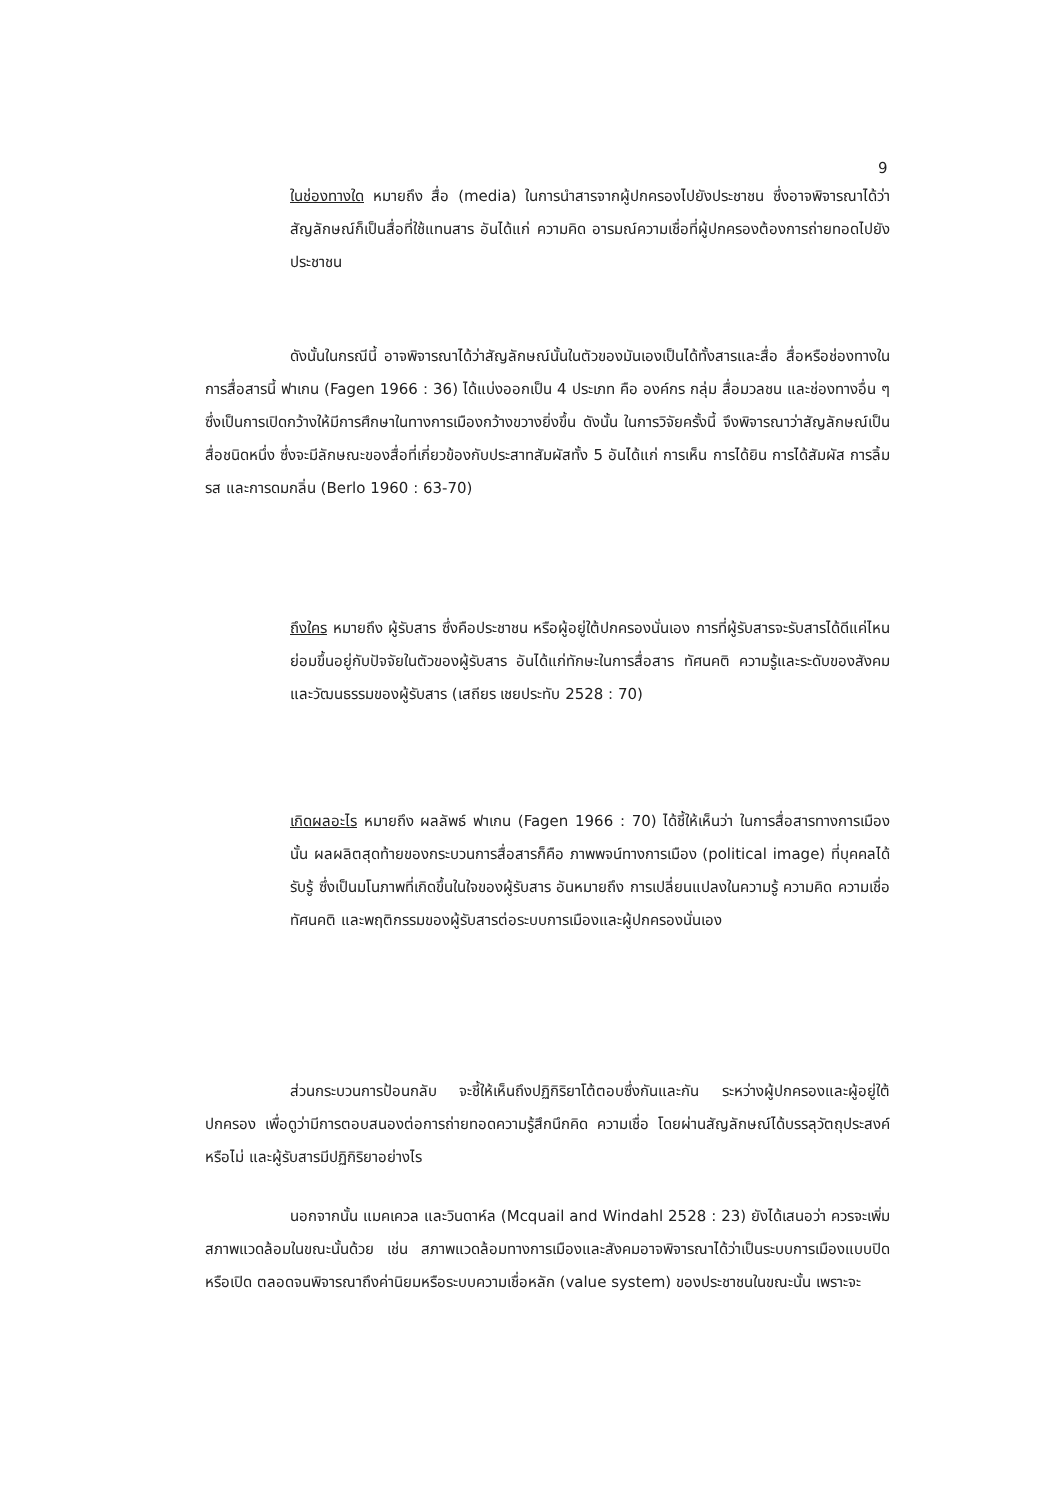9
ในช่องทางใด หมายถึง สื่อ (media) ในการนำสารจากผู้ปกครองไปยังประชาชน ซึ่งอาจพิจารณาได้ว่าสัญลักษณ์ก็เป็นสื่อที่ใช้แทนสาร อันได้แก่ ความคิด อารมณ์ความเชื่อที่ผู้ปกครองต้องการถ่ายทอดไปยังประชาชน
ดังนั้นในกรณีนี้ อาจพิจารณาได้ว่าสัญลักษณ์นั้นในตัวของมันเองเป็นได้ทั้งสารและสื่อ สื่อหรือช่องทางในการสื่อสารนี้ ฟาเกน (Fagen 1966 : 36) ได้แบ่งออกเป็น 4 ประเภท คือ องค์กร กลุ่ม สื่อมวลชน และช่องทางอื่น ๆ ซึ่งเป็นการเปิดกว้างให้มีการศึกษาในทางการเมืองกว้างขวางยิ่งขึ้น ดังนั้น ในการวิจัยครั้งนี้ จึงพิจารณาว่าสัญลักษณ์เป็นสื่อชนิดหนึ่ง ซึ่งจะมีลักษณะของสื่อที่เกี่ยวข้องกับประสาทสัมผัสทั้ง 5 อันได้แก่ การเห็น การได้ยิน การได้สัมผัส การลิ้มรส และการดมกลิ่น (Berlo 1960 : 63-70)
ถึงใคร หมายถึง ผู้รับสาร ซึ่งคือประชาชน หรือผู้อยู่ใต้ปกครองนั่นเอง การที่ผู้รับสารจะรับสารได้ดีแค่ไหนย่อมขึ้นอยู่กับปัจจัยในตัวของผู้รับสาร อันได้แก่ทักษะในการสื่อสาร ทัศนคติ ความรู้และระดับของสังคมและวัฒนธรรมของผู้รับสาร (เสถียร เชยประทับ 2528 : 70)
เกิดผลอะไร หมายถึง ผลลัพธ์ ฟาเกน (Fagen 1966 : 70) ได้ชี้ให้เห็นว่า ในการสื่อสารทางการเมืองนั้น ผลผลิตสุดท้ายของกระบวนการสื่อสารก็คือ ภาพพจน์ทางการเมือง (political image) ที่บุคคลได้รับรู้ ซึ่งเป็นมโนภาพที่เกิดขึ้นในใจของผู้รับสาร อันหมายถึง การเปลี่ยนแปลงในความรู้ ความคิด ความเชื่อทัศนคติ และพฤติกรรมของผู้รับสารต่อระบบการเมืองและผู้ปกครองนั่นเอง
ส่วนกระบวนการป้อนกลับ จะชี้ให้เห็นถึงปฏิกิริยาโต้ตอบซึ่งกันและกัน ระหว่างผู้ปกครองและผู้อยู่ใต้ปกครอง เพื่อดูว่ามีการตอบสนองต่อการถ่ายทอดความรู้สึกนึกคิด ความเชื่อ โดยผ่านสัญลักษณ์ได้บรรลุวัตถุประสงค์หรือไม่ และผู้รับสารมีปฏิกิริยาอย่างไร
นอกจากนั้น แมคเควล และวินดาห์ล (Mcquail and Windahl 2528 : 23) ยังได้เสนอว่า ควรจะเพิ่มสภาพแวดล้อมในขณะนั้นด้วย เช่น สภาพแวดล้อมทางการเมืองและสังคมอาจพิจารณาได้ว่าเป็นระบบการเมืองแบบปิดหรือเปิด ตลอดจนพิจารณาถึงค่านิยมหรือระบบความเชื่อหลัก (value system) ของประชาชนในขณะนั้น เพราะจะ